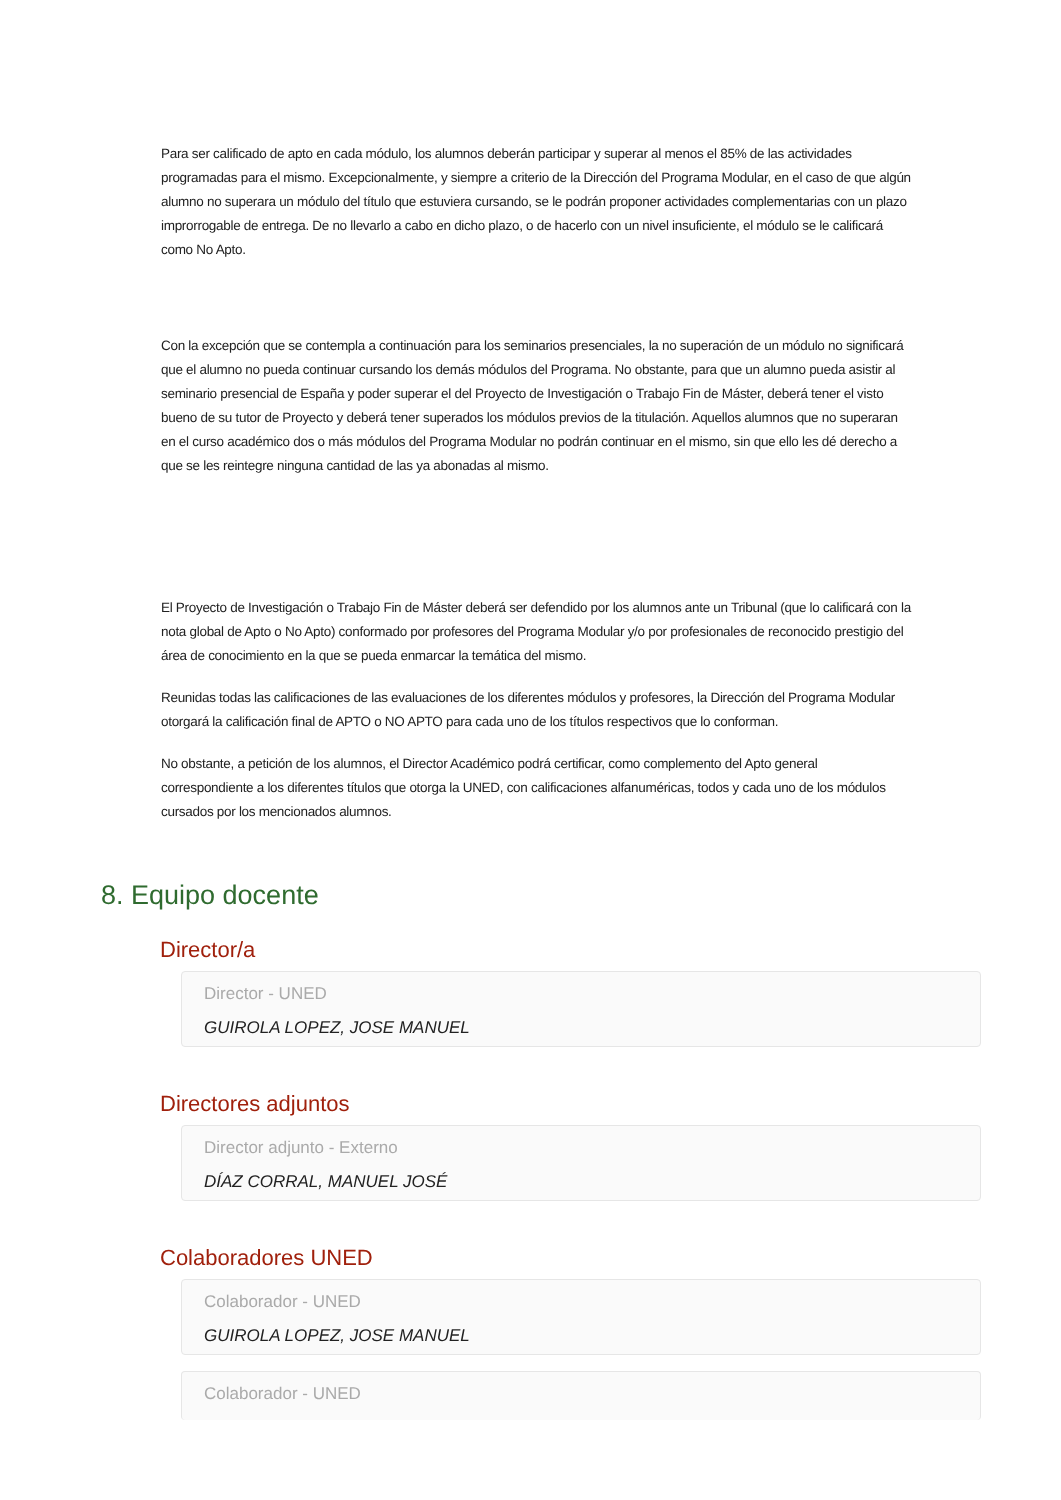Para ser calificado de apto en cada módulo, los alumnos deberán participar y superar al menos el 85% de las actividades programadas para el mismo. Excepcionalmente, y siempre a criterio de la Dirección del Programa Modular, en el caso de que algún alumno no superara un módulo del título que estuviera cursando, se le podrán proponer actividades complementarias con un plazo improrrogable de entrega. De no llevarlo a cabo en dicho plazo, o de hacerlo con un nivel insuficiente, el módulo se le calificará como No Apto.
Con la excepción que se contempla a continuación para los seminarios presenciales, la no superación de un módulo no significará que el alumno no pueda continuar cursando los demás módulos del Programa. No obstante, para que un alumno pueda asistir al seminario presencial de España y poder superar el del Proyecto de Investigación o Trabajo Fin de Máster, deberá tener el visto bueno de su tutor de Proyecto y deberá tener superados los módulos previos de la titulación. Aquellos alumnos que no superaran en el curso académico dos o más módulos del Programa Modular no podrán continuar en el mismo, sin que ello les dé derecho a que se les reintegre ninguna cantidad de las ya abonadas al mismo.
El Proyecto de Investigación o Trabajo Fin de Máster deberá ser defendido por los alumnos ante un Tribunal (que lo calificará con la nota global de Apto o No Apto) conformado por profesores del Programa Modular y/o por profesionales de reconocido prestigio del área de conocimiento en la que se pueda enmarcar la temática del mismo.
Reunidas todas las calificaciones de las evaluaciones de los diferentes módulos y profesores, la Dirección del Programa Modular otorgará la calificación final de APTO o NO APTO para cada uno de los títulos respectivos que lo conforman.
No obstante, a petición de los alumnos, el Director Académico podrá certificar, como complemento del Apto general correspondiente a los diferentes títulos que otorga la UNED, con calificaciones alfanuméricas, todos y cada uno de los módulos cursados por los mencionados alumnos.
8. Equipo docente
Director/a
Director - UNED
GUIROLA LOPEZ, JOSE MANUEL
Directores adjuntos
Director adjunto - Externo
DÍAZ CORRAL, MANUEL JOSÉ
Colaboradores UNED
Colaborador - UNED
GUIROLA LOPEZ, JOSE MANUEL
Colaborador - UNED